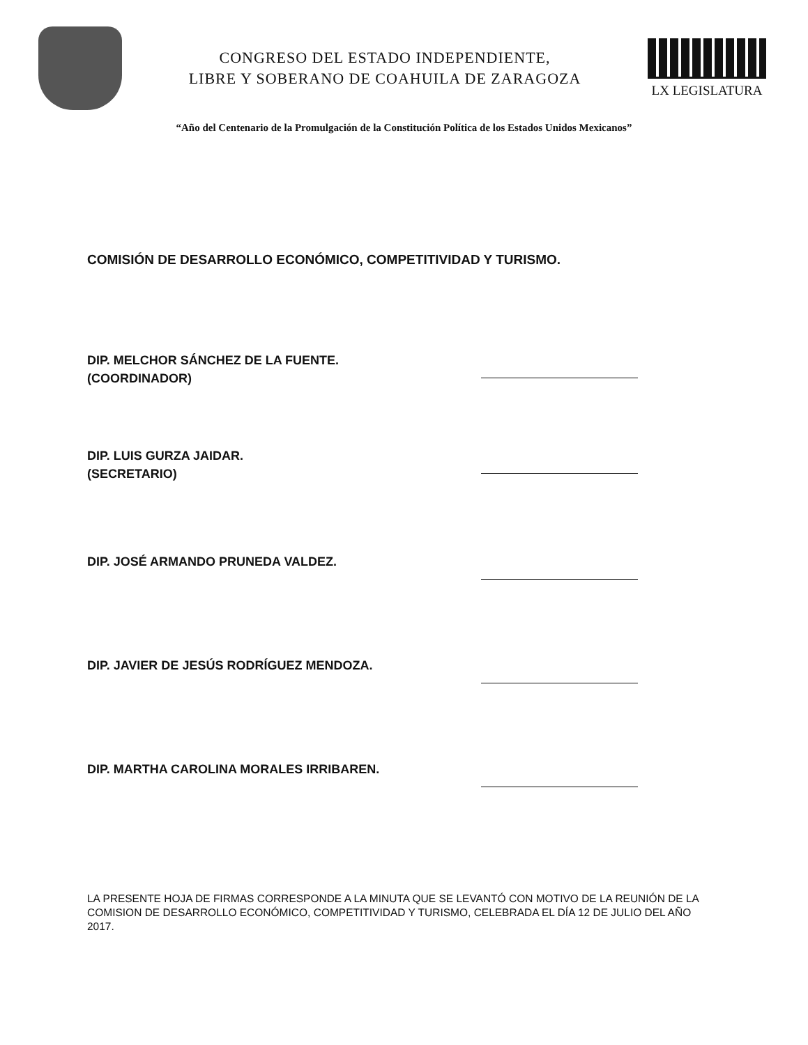CONGRESO DEL ESTADO INDEPENDIENTE,
LIBRE Y SOBERANO DE COAHUILA DE ZARAGOZA
LX LEGISLATURA
“Año del Centenario de la Promulgación de la Constitución Política de los Estados Unidos Mexicanos”
COMISIÓN DE DESARROLLO ECONÓMICO, COMPETITIVIDAD Y TURISMO.
DIP. MELCHOR SÁNCHEZ DE LA FUENTE.
(COORDINADOR)
DIP. LUIS GURZA JAIDAR.
(SECRETARIO)
DIP. JOSÉ ARMANDO PRUNEDA VALDEZ.
DIP. JAVIER DE JESÚS RODRÍGUEZ MENDOZA.
DIP. MARTHA CAROLINA MORALES IRRIBAREN.
LA PRESENTE HOJA DE FIRMAS CORRESPONDE A LA MINUTA QUE SE LEVANTÓ CON MOTIVO DE LA REUNIÓN DE LA COMISION DE DESARROLLO ECONÓMICO, COMPETITIVIDAD Y TURISMO, CELEBRADA EL DÍA 12 DE JULIO DEL AÑO 2017.